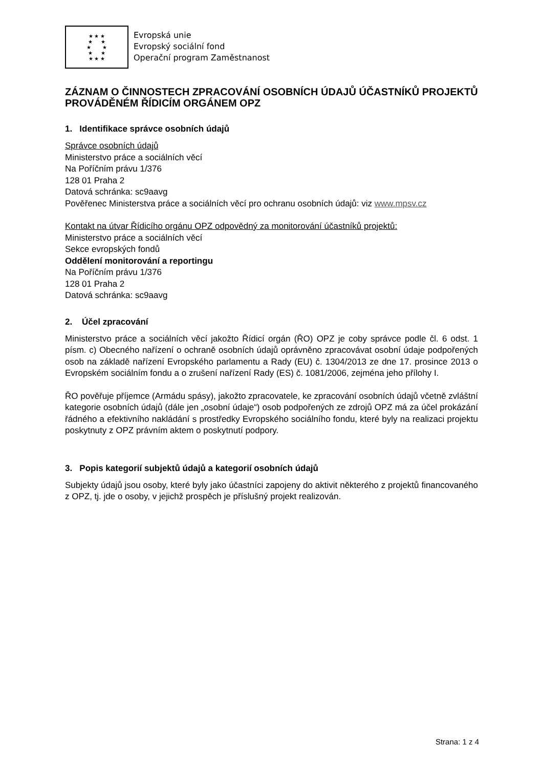★ ★ ★
★ ★
★ ★
★ ★
★ ★ ★
Evropská unie
Evropský sociální fond
Operační program Zaměstnanost
ZÁZNAM O ČINNOSTECH ZPRACOVÁNÍ OSOBNÍCH ÚDAJŮ ÚČASTNÍKŮ PROJEKTŮ PROVÁDĚNÉM ŘÍDICÍM ORGÁNEM OPZ
1. Identifikace správce osobních údajů
Správce osobních údajů
Ministerstvo práce a sociálních věcí
Na Poříčním právu 1/376
128 01 Praha 2
Datová schránka: sc9aavg
Pověřenec Ministerstva práce a sociálních věcí pro ochranu osobních údajů: viz www.mpsv.cz
Kontakt na útvar Řídicího orgánu OPZ odpovědný za monitorování účastníků projektů:
Ministerstvo práce a sociálních věcí
Sekce evropských fondů
Oddělení monitorování a reportingu
Na Poříčním právu 1/376
128 01 Praha 2
Datová schránka: sc9aavg
2. Účel zpracování
Ministerstvo práce a sociálních věcí jakožto Řídicí orgán (ŘO) OPZ je coby správce podle čl. 6 odst. 1 písm. c) Obecného nařízení o ochraně osobních údajů oprávněno zpracovávat osobní údaje podpořených osob na základě nařízení Evropského parlamentu a Rady (EU) č. 1304/2013 ze dne 17. prosince 2013 o Evropském sociálním fondu a o zrušení nařízení Rady (ES) č. 1081/2006, zejména jeho přílohy I.
ŘO pověřuje příjemce (Armádu spásy), jakožto zpracovatele, ke zpracování osobních údajů včetně zvláštní kategorie osobních údajů (dále jen „osobní údaje“) osob podpořených ze zdrojů OPZ má za účel prokázání řádného a efektivního nakládání s prostředky Evropského sociálního fondu, které byly na realizaci projektu poskytnuty z OPZ právním aktem o poskytnutí podpory.
3. Popis kategorií subjektů údajů a kategorií osobních údajů
Subjekty údajů jsou osoby, které byly jako účastníci zapojeny do aktivit některého z projektů financovaného z OPZ, tj. jde o osoby, v jejichž prospěch je příslušný projekt realizován.
Strana: 1 z 4